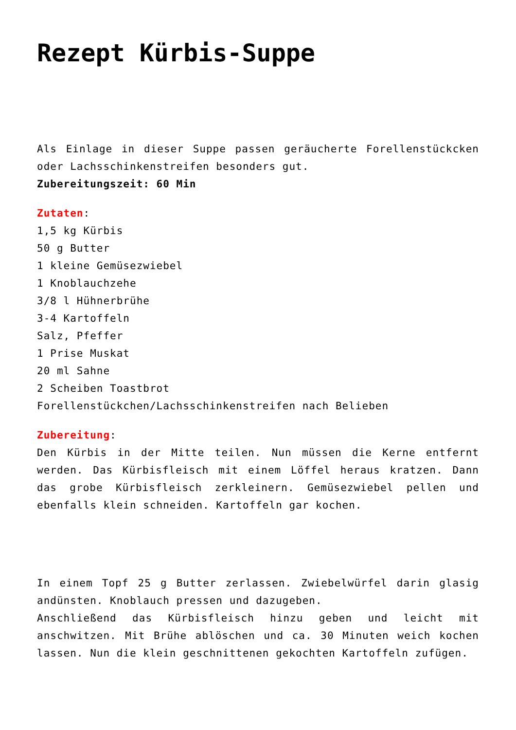Rezept Kürbis-Suppe
Als Einlage in dieser Suppe passen geräucherte Forellenstückcken oder Lachsschinkenstreifen besonders gut.
Zubereitungszeit: 60 Min
Zutaten:
1,5 kg Kürbis
50 g Butter
1 kleine Gemüsezwiebel
1 Knoblauchzehe
3/8 l Hühnerbrühe
3-4 Kartoffeln
Salz, Pfeffer
1 Prise Muskat
20 ml Sahne
2 Scheiben Toastbrot
Forellenstückchen/Lachsschinkenstreifen nach Belieben
Zubereitung:
Den Kürbis in der Mitte teilen. Nun müssen die Kerne entfernt werden. Das Kürbisfleisch mit einem Löffel heraus kratzen. Dann das grobe Kürbisfleisch zerkleinern. Gemüsezwiebel pellen und ebenfalls klein schneiden. Kartoffeln gar kochen.
In einem Topf 25 g Butter zerlassen. Zwiebelwürfel darin glasig andünsten. Knoblauch pressen und dazugeben.
Anschließend das Kürbisfleisch hinzu geben und leicht mit anschwitzen. Mit Brühe ablöschen und ca. 30 Minuten weich kochen lassen. Nun die klein geschnittenen gekochten Kartoffeln zufügen.